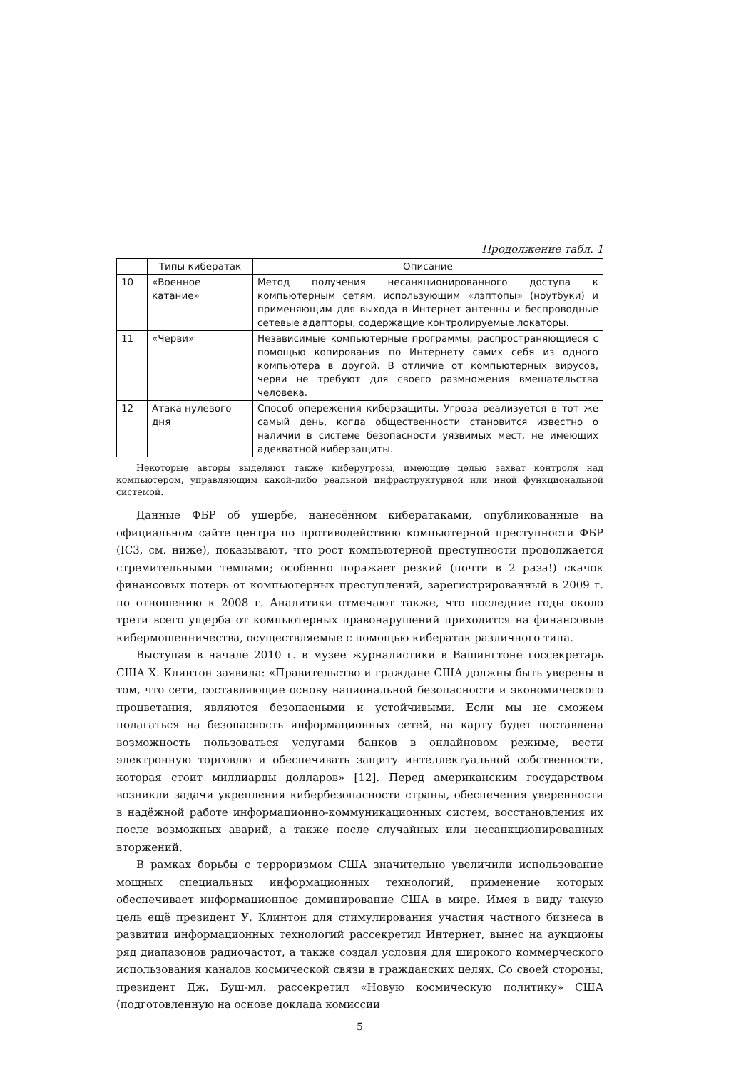Продолжение табл. 1
| | Типы кибератак | Описание |
| --- | --- | --- |
| 10 | «Военное катание» | Метод получения несанкционированного доступа к компьютерным сетям, использующим «лэптопы» (ноутбуки) и применяющим для выхода в Интернет антенны и беспроводные сетевые адапторы, содержащие контролируемые локаторы. |
| 11 | «Черви» | Независимые компьютерные программы, распространяющиеся с помощью копирования по Интернету самих себя из одного компьютера в другой. В отличие от компьютерных вирусов, черви не требуют для своего размножения вмешательства человека. |
| 12 | Атака нулевого дня | Способ опережения киберзащиты. Угроза реализуется в тот же самый день, когда общественности становится известно о наличии в системе безопасности уязвимых мест, не имеющих адекватной киберзащиты. |
Некоторые авторы выделяют также киберугрозы, имеющие целью захват контроля над компьютером, управляющим какой-либо реальной инфраструктурной или иной функциональной системой.
Данные ФБР об ущербе, нанесённом кибератаками, опубликованные на официальном сайте центра по противодействию компьютерной преступности ФБР (IC3, см. ниже), показывают, что рост компьютерной преступности продолжается стремительными темпами; особенно поражает резкий (почти в 2 раза!) скачок финансовых потерь от компьютерных преступлений, зарегистрированный в 2009 г. по отношению к 2008 г. Аналитики отмечают также, что последние годы около трети всего ущерба от компьютерных правонарушений приходится на финансовые кибермошенничества, осуществляемые с помощью кибератак различного типа.
Выступая в начале 2010 г. в музее журналистики в Вашингтоне госсекретарь США Х. Клинтон заявила: «Правительство и граждане США должны быть уверены в том, что сети, составляющие основу национальной безопасности и экономического процветания, являются безопасными и устойчивыми. Если мы не сможем полагаться на безопасность информационных сетей, на карту будет поставлена возможность пользоваться услугами банков в онлайновом режиме, вести электронную торговлю и обеспечивать защиту интеллектуальной собственности, которая стоит миллиарды долларов» [12]. Перед американским государством возникли задачи укрепления кибербезопасности страны, обеспечения уверенности в надёжной работе информационно-коммуникационных систем, восстановления их после возможных аварий, а также после случайных или несанкционированных вторжений.
В рамках борьбы с терроризмом США значительно увеличили использование мощных специальных информационных технологий, применение которых обеспечивает информационное доминирование США в мире. Имея в виду такую цель ещё президент У. Клинтон для стимулирования участия частного бизнеса в развитии информационных технологий рассекретил Интернет, вынес на аукционы ряд диапазонов радиочастот, а также создал условия для широкого коммерческого использования каналов космической связи в гражданских целях. Со своей стороны, президент Дж. Буш-мл. рассекретил «Новую космическую политику» США (подготовленную на основе доклада комиссии
5